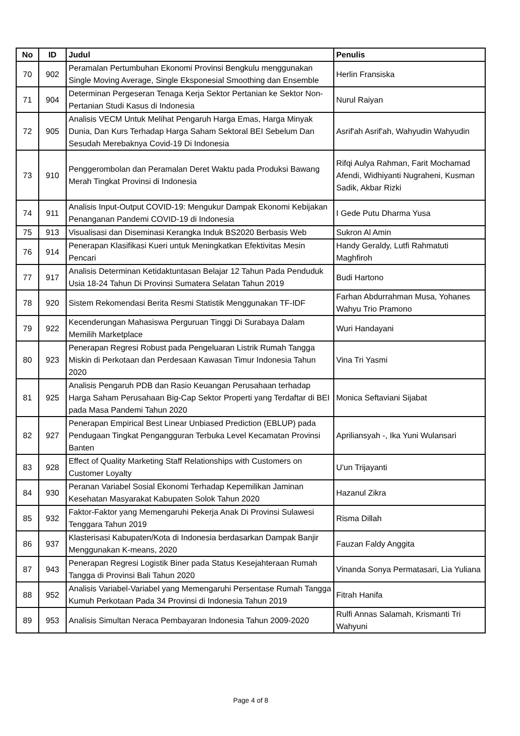| No | ID | Judul | Penulis |
| --- | --- | --- | --- |
| 70 | 902 | Peramalan Pertumbuhan Ekonomi Provinsi Bengkulu menggunakan Single Moving Average, Single Eksponesial Smoothing dan Ensemble | Herlin Fransiska |
| 71 | 904 | Determinan Pergeseran Tenaga Kerja Sektor Pertanian ke Sektor Non-Pertanian Studi Kasus di Indonesia | Nurul Raiyan |
| 72 | 905 | Analisis VECM Untuk Melihat Pengaruh Harga Emas, Harga Minyak Dunia, Dan Kurs Terhadap Harga Saham Sektoral BEI Sebelum Dan Sesudah Merebaknya Covid-19 Di Indonesia | Asrif'ah Asrif'ah, Wahyudin Wahyudin |
| 73 | 910 | Penggerombolan dan Peramalan Deret Waktu pada Produksi Bawang Merah Tingkat Provinsi di Indonesia | Rifqi Aulya Rahman, Farit Mochamad Afendi, Widhiyanti Nugraheni, Kusman Sadik, Akbar Rizki |
| 74 | 911 | Analisis Input-Output COVID-19: Mengukur Dampak Ekonomi Kebijakan Penanganan Pandemi COVID-19 di Indonesia | I Gede Putu Dharma Yusa |
| 75 | 913 | Visualisasi dan Diseminasi Kerangka Induk BS2020 Berbasis Web | Sukron Al Amin |
| 76 | 914 | Penerapan Klasifikasi Kueri untuk Meningkatkan Efektivitas Mesin Pencari | Handy Geraldy, Lutfi Rahmatuti Maghfiroh |
| 77 | 917 | Analisis Determinan Ketidaktuntasan Belajar 12 Tahun Pada Penduduk Usia 18-24 Tahun Di Provinsi Sumatera Selatan Tahun 2019 | Budi Hartono |
| 78 | 920 | Sistem Rekomendasi Berita Resmi Statistik Menggunakan TF-IDF | Farhan Abdurrahman Musa, Yohanes Wahyu Trio Pramono |
| 79 | 922 | Kecenderungan Mahasiswa Perguruan Tinggi Di Surabaya Dalam Memilih Marketplace | Wuri Handayani |
| 80 | 923 | Penerapan Regresi Robust pada Pengeluaran Listrik Rumah Tangga Miskin di Perkotaan dan Perdesaan Kawasan Timur Indonesia Tahun 2020 | Vina Tri Yasmi |
| 81 | 925 | Analisis Pengaruh PDB dan Rasio Keuangan Perusahaan terhadap Harga Saham Perusahaan Big-Cap Sektor Properti yang Terdaftar di BEI pada Masa Pandemi Tahun 2020 | Monica Seftaviani Sijabat |
| 82 | 927 | Penerapan Empirical Best Linear Unbiased Prediction (EBLUP) pada Pendugaan Tingkat Pengangguran Terbuka Level Kecamatan Provinsi Banten | Apriliansyah -, Ika Yuni Wulansari |
| 83 | 928 | Effect of Quality Marketing Staff Relationships with Customers on Customer Loyalty | U'un Trijayanti |
| 84 | 930 | Peranan Variabel Sosial Ekonomi Terhadap Kepemilikan Jaminan Kesehatan Masyarakat Kabupaten Solok Tahun 2020 | Hazanul Zikra |
| 85 | 932 | Faktor-Faktor yang Memengaruhi Pekerja Anak Di Provinsi Sulawesi Tenggara Tahun 2019 | Risma Dillah |
| 86 | 937 | Klasterisasi Kabupaten/Kota di Indonesia berdasarkan Dampak Banjir Menggunakan K-means, 2020 | Fauzan Faldy Anggita |
| 87 | 943 | Penerapan Regresi Logistik Biner pada Status Kesejahteraan Rumah Tangga di Provinsi Bali Tahun 2020 | Vinanda Sonya Permatasari, Lia Yuliana |
| 88 | 952 | Analisis Variabel-Variabel yang Memengaruhi Persentase Rumah Tangga Kumuh Perkotaan Pada 34 Provinsi di Indonesia Tahun 2019 | Fitrah Hanifa |
| 89 | 953 | Analisis Simultan Neraca Pembayaran Indonesia Tahun 2009-2020 | Rulfi Annas Salamah, Krismanti Tri Wahyuni |
Page 4 of 8